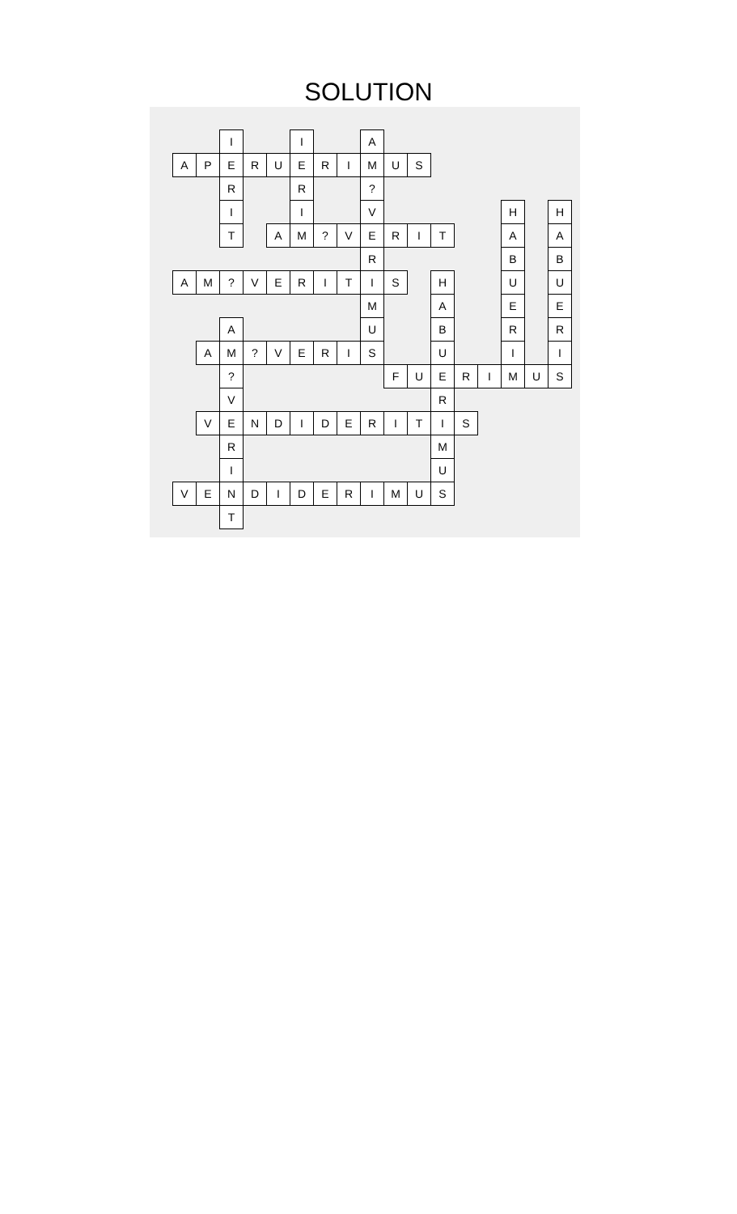SOLUTION
| | | I | | | I | | | A | | | | | | | | |
| A | P | E | R | U | E | R | I | M | U | S | | | | | | |
| | | R | | | R | | | ? | | | | | | | | |
| | | I | | | I | | | V | | | | | | H | | H |
| | | T | | A | M | ? | V | E | R | I | T | | | A | | A |
| | | | | | | | | R | | | | | | B | | B |
| A | M | ? | V | E | R | I | T | I | S | | H | | | U | | U |
| | | | | | | | | M | | | A | | | E | | E |
| | | A | | | | | | U | | | B | | | R | | R |
| | A | M | ? | V | E | R | I | S | | | U | | | I | | I |
| | | ? | | | | | | | F | U | E | R | I | M | U | S |
| | | V | | | | | | | | | R | | | | | |
| | V | E | N | D | I | D | E | R | I | T | I | S | | | | |
| | | R | | | | | | | | | M | | | | | |
| | | I | | | | | | | | | U | | | | | |
| V | E | N | D | I | D | E | R | I | M | U | S | | | | | |
| | | T | | | | | | | | | | | | | | |